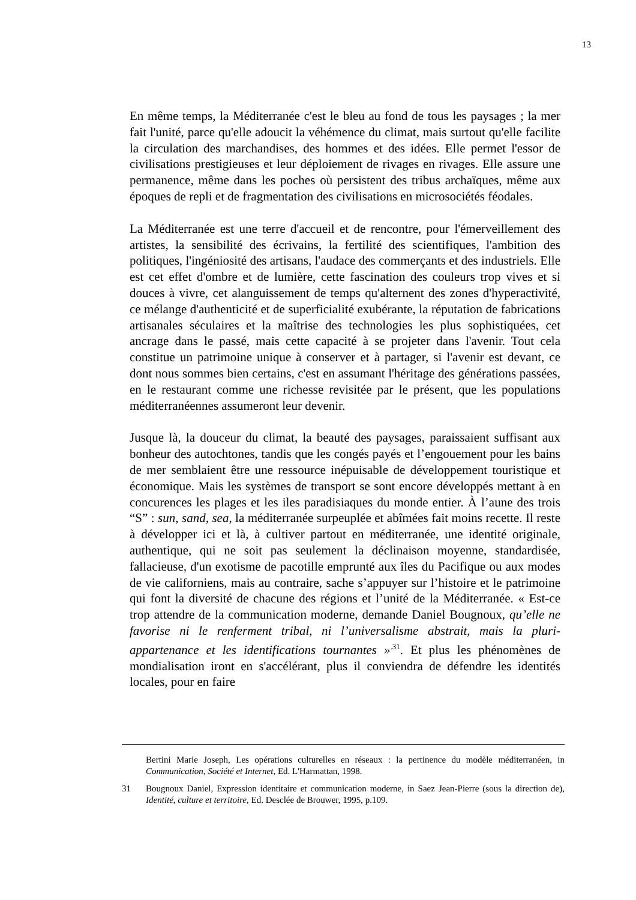13
En même temps, la Méditerranée c'est le bleu au fond de tous les paysages ; la mer fait l'unité, parce qu'elle adoucit la véhémence du climat, mais surtout qu'elle facilite la circulation des marchandises, des hommes et des idées. Elle permet l'essor de civilisations prestigieuses et leur déploiement de rivages en rivages. Elle assure une permanence, même dans les poches où persistent des tribus archaïques, même aux époques de repli et de fragmentation des civilisations en microsociétés féodales.
La Méditerranée est une terre d'accueil et de rencontre, pour l'émerveillement des artistes, la sensibilité des écrivains, la fertilité des scientifiques, l'ambition des politiques, l'ingéniosité des artisans, l'audace des commerçants et des industriels. Elle est cet effet d'ombre et de lumière, cette fascination des couleurs trop vives et si douces à vivre, cet alanguissement de temps qu'alternent des zones d'hyperactivité, ce mélange d'authenticité et de superficialité exubérante, la réputation de fabrications artisanales séculaires et la maîtrise des technologies les plus sophistiquées, cet ancrage dans le passé, mais cette capacité à se projeter dans l'avenir. Tout cela constitue un patrimoine unique à conserver et à partager, si l'avenir est devant, ce dont nous sommes bien certains, c'est en assumant l'héritage des générations passées, en le restaurant comme une richesse revisitée par le présent, que les populations méditerranéennes assumeront leur devenir.
Jusque là, la douceur du climat, la beauté des paysages, paraissaient suffisant aux bonheur des autochtones, tandis que les congés payés et l’engouement pour les bains de mer semblaient être une ressource inépuisable de développement touristique et économique. Mais les systèmes de transport se sont encore développés mettant à en concurences les plages et les iles paradisiaques du monde entier. À l’aune des trois “S” : sun, sand, sea, la méditerranée surpeuplée et abîmées fait moins recette. Il reste à développer ici et là, à cultiver partout en méditerranée, une identité originale, authentique, qui ne soit pas seulement la déclinaison moyenne, standardisée, fallacieuse, d'un exotisme de pacotille emprunté aux îles du Pacifique ou aux modes de vie californiens, mais au contraire, sache s’appuyer sur l’histoire et le patrimoine qui font la diversité de chacune des régions et l’unité de la Méditerranée. « Est-ce trop attendre de la communication moderne, demande Daniel Bougnoux, qu’elle ne favorise ni le renferment tribal, ni l’universalisme abstrait, mais la pluri-appartenance et les identifications tournantes »<sup>.31</sup>. Et plus les phénomènes de mondialisation iront en s'accélérant, plus il conviendra de défendre les identités locales, pour en faire
Bertini Marie Joseph, Les opérations culturelles en réseaux : la pertinence du modèle méditerranéen, in Communication, Société et Internet, Ed. L'Harmattan, 1998.
31 Bougnoux Daniel, Expression identitaire et communication moderne, in Saez Jean-Pierre (sous la direction de), Identité, culture et territoire, Ed. Desclée de Brouwer, 1995, p.109.